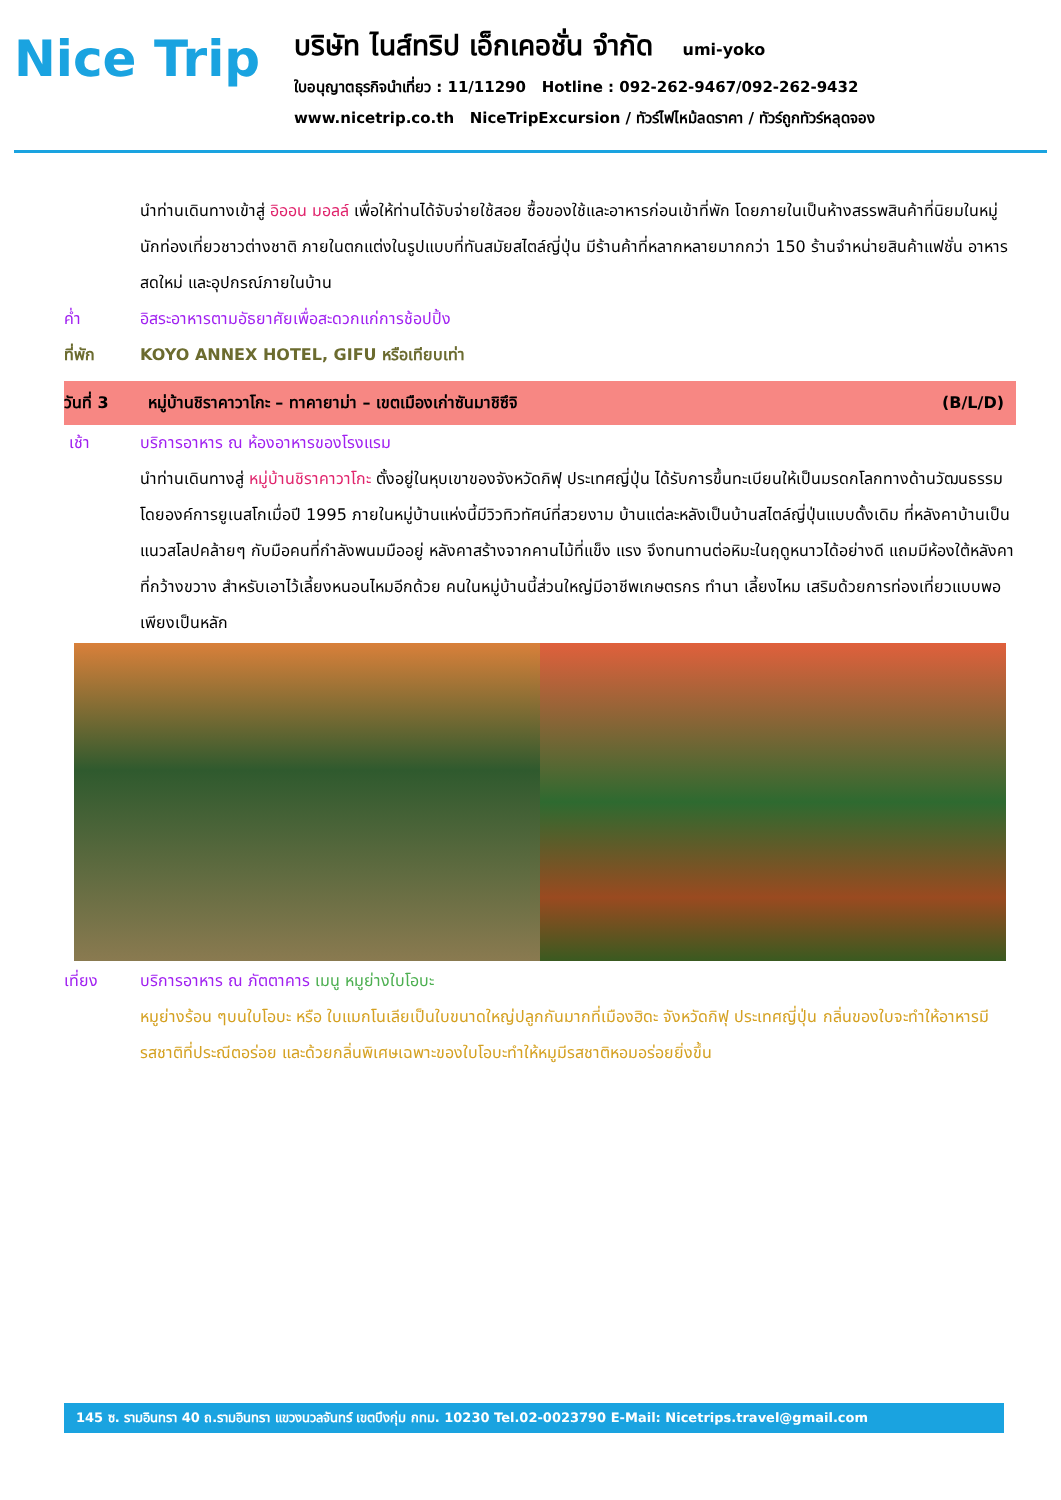Nice Trip
บริษัท ไนส์ทริป เอ็กเคอชั่น จำกัด umi-yoko
ใบอนุญาตธุรกิจนำเที่ยว : 11/11290 Hotline : 092-262-9467/092-262-9432
www.nicetrip.co.th NiceTripExcursion / ทัวร์ไฟไหม้ลดราคา / ทัวร์ถูกทัวร์หลุดจอง
นำท่านเดินทางเข้าสู่ อิออน มอลล์ เพื่อให้ท่านได้จับจ่ายใช้สอย ซื้อของใช้และอาหารก่อนเข้าที่พัก โดยภายในเป็นห้างสรรพสินค้าที่นิยมในหมู่นักท่องเที่ยวชาวต่างชาติ ภายในตกแต่งในรูปแบบที่ทันสมัยสไตล์ญี่ปุ่น มีร้านค้าที่หลากหลายมากกว่า 150 ร้านจำหน่ายสินค้าแฟชั่น อาหารสดใหม่ และอุปกรณ์ภายในบ้าน
ค่ำ อิสระอาหารตามอัธยาศัยเพื่อสะดวกแก่การช้อปปิ้ง
ที่พัก KOYO ANNEX HOTEL, GIFU หรือเทียบเท่า
วันที่ 3 หมู่บ้านชิราคาวาโกะ – ทาคายาม่า – เขตเมืองเก่าซันมาชิซึจิ (B/L/D)
เช้า บริการอาหาร ณ ห้องอาหารของโรงแรม
นำท่านเดินทางสู่ หมู่บ้านชิราคาวาโกะ ตั้งอยู่ในหุบเขาของจังหวัดกิฟุ ประเทศญี่ปุ่น ได้รับการขึ้นทะเบียนให้เป็นมรดกโลกทางด้านวัฒนธรรมโดยองค์การยูเนสโกเมื่อปี 1995 ภายในหมู่บ้านแห่งนี้มีวิวทิวทัศน์ที่สวยงาม บ้านแต่ละหลังเป็นบ้านสไตล์ญี่ปุ่นแบบดั้งเดิม ที่หลังคาบ้านเป็นแนวสโลปคล้ายๆ กับมือคนที่กำลังพนมมืออยู่ หลังคาสร้างจากคานไม้ที่แข็ง แรง จึงทนทานต่อหิมะในฤดูหนาวได้อย่างดี แถมมีห้องใต้หลังคาที่กว้างขวาง สำหรับเอาไว้เลี้ยงหนอนไหมอีกด้วย คนในหมู่บ้านนี้ส่วนใหญ่มีอาชีพเกษตรกร ทำนา เลี้ยงไหม เสริมด้วยการท่องเที่ยวแบบพอเพียงเป็นหลัก
เที่ยง บริการอาหาร ณ ภัตตาคาร เมนู หมูย่างใบโอบะ
หมูย่างร้อน ๆบนใบโอบะ หรือ ใบแมกโนเลียเป็นใบขนาดใหญ่ปลูกกันมากที่เมืองฮิดะ จังหวัดกิฟุ ประเทศญี่ปุ่น กลิ่นของใบจะทำให้อาหารมีรสชาติที่ประณีตอร่อย และด้วยกลิ่นพิเศษเฉพาะของใบโอบะทำให้หมูมีรสชาติหอมอร่อยยิ่งขึ้น
145 ซ. รามอินทรา 40 ถ.รามอินทรา แขวงนวลจันทร์ เขตบึงกุ่ม กทม. 10230 Tel.02-0023790 E-Mail: Nicetrips.travel@gmail.com